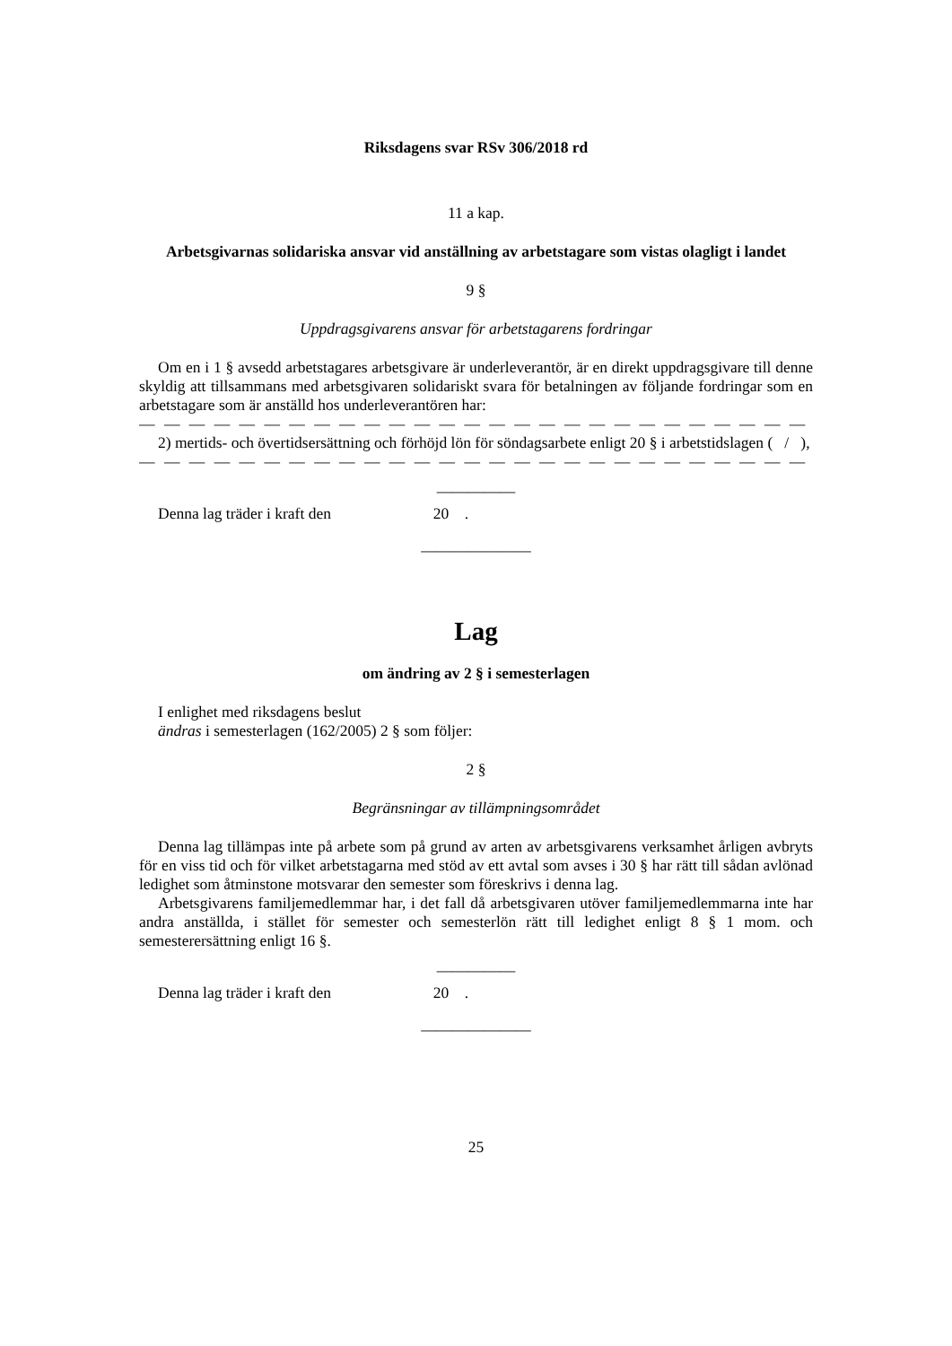Riksdagens svar RSv 306/2018 rd
11 a kap.
Arbetsgivarnas solidariska ansvar vid anställning av arbetstagare som vistas olagligt i landet
9 §
Uppdragsgivarens ansvar för arbetstagarens fordringar
Om en i 1 § avsedd arbetstagares arbetsgivare är underleverantör, är en direkt uppdragsgivare till denne skyldig att tillsammans med arbetsgivaren solidariskt svara för betalningen av följande fordringar som en arbetstagare som är anställd hos underleverantören har:
— — — — — — — — — — — — — — — — — — — — — — — — — — —
2) mertids- och övertidsersättning och förhöjd lön för söndagsarbete enligt 20 § i arbetstidslagen ( / ),
— — — — — — — — — — — — — — — — — — — — — — — — — — —
—————
Denna lag träder i kraft den 20 .
———————
Lag
om ändring av 2 § i semesterlagen
I enlighet med riksdagens beslut
ändras i semesterlagen (162/2005) 2 § som följer:
2 §
Begränsningar av tillämpningsområdet
Denna lag tillämpas inte på arbete som på grund av arten av arbetsgivarens verksamhet årligen avbryts för en viss tid och för vilket arbetstagarna med stöd av ett avtal som avses i 30 § har rätt till sådan avlönad ledighet som åtminstone motsvarar den semester som föreskrivs i denna lag.
Arbetsgivarens familjemedlemmar har, i det fall då arbetsgivaren utöver familjemedlemmarna inte har andra anställda, i stället för semester och semesterlön rätt till ledighet enligt 8 § 1 mom. och semesterersättning enligt 16 §.
—————
Denna lag träder i kraft den 20 .
———————
25